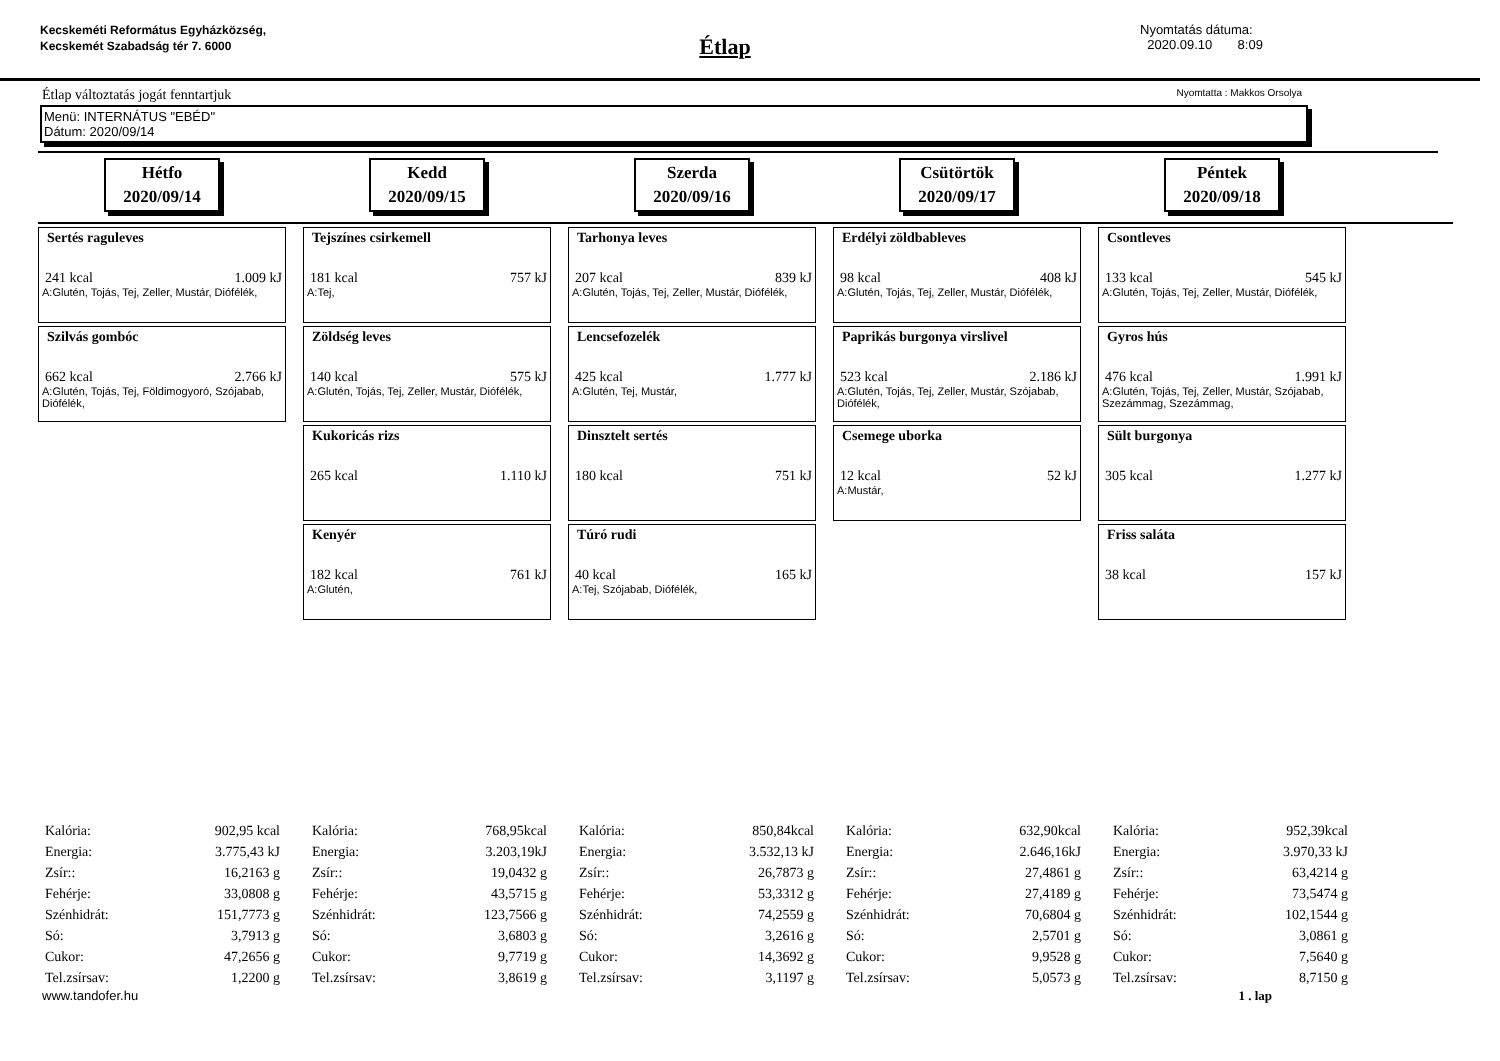Kecskeméti Református Egyházközség, Kecskemét Szabadság tér 7. 6000
Étlap
Nyomtatás dátuma:
2020.09.10 8:09
Étlap változtatás jogát fenntartjuk Nyomtatta : Makkos Orsolya
Menü: INTERNÁTUS "EBÉD"
Dátum: 2020/09/14
Hétfo
2020/09/14
Kedd
2020/09/15
Szerda
2020/09/16
Csütörtök
2020/09/17
Péntek
2020/09/18
Sertés raguleves
241 kcal 1.009 kJ
A:Glutén, Tojás, Tej, Zeller, Mustár, Diófélék,
Szilvás gombóc
662 kcal 2.766 kJ
A:Glutén, Tojás, Tej, Földimogyoró, Szójabab, Diófélék,
Tejszínes csirkemell
181 kcal 757 kJ
A:Tej,
Zöldség leves
140 kcal 575 kJ
A:Glutén, Tojás, Tej, Zeller, Mustár, Diófélék,
Kukoricás rizs
265 kcal 1.110 kJ
Kenyér
182 kcal 761 kJ
A:Glutén,
Tarhonya leves
207 kcal 839 kJ
A:Glutén, Tojás, Tej, Zeller, Mustár, Diófélék,
Lencsefozelék
425 kcal 1.777 kJ
A:Glutén, Tej, Mustár,
Dinsztelt sertés
180 kcal 751 kJ
Túró rudi
40 kcal 165 kJ
A:Tej, Szójabab, Diófélék,
Erdélyi zöldbableves
98 kcal 408 kJ
A:Glutén, Tojás, Tej, Zeller, Mustár, Diófélék,
Paprikás burgonya virslivel
523 kcal 2.186 kJ
A:Glutén, Tojás, Tej, Zeller, Mustár, Szójabab, Diófélék,
Csemege uborka
12 kcal 52 kJ
A:Mustár,
Csontleves
133 kcal 545 kJ
A:Glutén, Tojás, Tej, Zeller, Mustár, Diófélék,
Gyros hús
476 kcal 1.991 kJ
A:Glutén, Tojás, Tej, Zeller, Mustár, Szójabab, Szezámmag, Szezámmag,
Sült burgonya
305 kcal 1.277 kJ
Friss saláta
38 kcal 157 kJ
| Kalória: | 902,95 kcal |
| Energia: | 3.775,43 kJ |
| Zsír:: | 16,2163 g |
| Fehérje: | 33,0808 g |
| Szénhidrát: | 151,7773 g |
| Só: | 3,7913 g |
| Cukor: | 47,2656 g |
| Tel.zsírsav: | 1,2200 g |
| Kalória: | 768,95kcal |
| Energia: | 3.203,19kJ |
| Zsír:: | 19,0432 g |
| Fehérje: | 43,5715 g |
| Szénhidrát: | 123,7566 g |
| Só: | 3,6803 g |
| Cukor: | 9,7719 g |
| Tel.zsírsav: | 3,8619 g |
| Kalória: | 850,84kcal |
| Energia: | 3.532,13 kJ |
| Zsír:: | 26,7873 g |
| Fehérje: | 53,3312 g |
| Szénhidrát: | 74,2559 g |
| Só: | 3,2616 g |
| Cukor: | 14,3692 g |
| Tel.zsírsav: | 3,1197 g |
| Kalória: | 632,90kcal |
| Energia: | 2.646,16kJ |
| Zsír:: | 27,4861 g |
| Fehérje: | 27,4189 g |
| Szénhidrát: | 70,6804 g |
| Só: | 2,5701 g |
| Cukor: | 9,9528 g |
| Tel.zsírsav: | 5,0573 g |
| Kalória: | 952,39kcal |
| Energia: | 3.970,33 kJ |
| Zsír:: | 63,4214 g |
| Fehérje: | 73,5474 g |
| Szénhidrát: | 102,1544 g |
| Só: | 3,0861 g |
| Cukor: | 7,5640 g |
| Tel.zsírsav: | 8,7150 g |
www.tandofer.hu 1 . lap